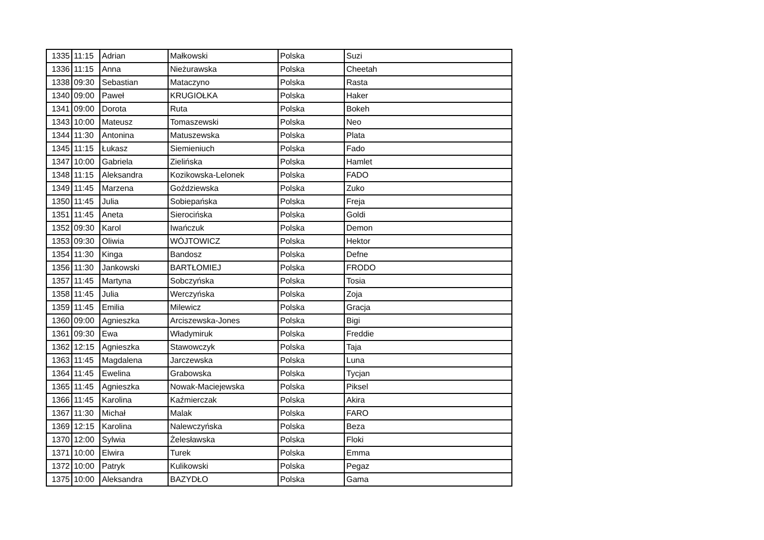| 1335 | 11:15 | Adrian | Małkowski | Polska | Suzi |
| 1336 | 11:15 | Anna | Nieżurawska | Polska | Cheetah |
| 1338 | 09:30 | Sebastian | Mataczyno | Polska | Rasta |
| 1340 | 09:00 | Paweł | KRUGIOŁKA | Polska | Haker |
| 1341 | 09:00 | Dorota | Ruta | Polska | Bokeh |
| 1343 | 10:00 | Mateusz | Tomaszewski | Polska | Neo |
| 1344 | 11:30 | Antonina | Matuszewska | Polska | Plata |
| 1345 | 11:15 | Łukasz | Siemieniuch | Polska | Fado |
| 1347 | 10:00 | Gabriela | Zielińska | Polska | Hamlet |
| 1348 | 11:15 | Aleksandra | Kozikowska-Lelonek | Polska | FADO |
| 1349 | 11:45 | Marzena | Goździewska | Polska | Zuko |
| 1350 | 11:45 | Julia | Sobiepańska | Polska | Freja |
| 1351 | 11:45 | Aneta | Sierocińska | Polska | Goldi |
| 1352 | 09:30 | Karol | Iwańczuk | Polska | Demon |
| 1353 | 09:30 | Oliwia | WÓJTOWICZ | Polska | Hektor |
| 1354 | 11:30 | Kinga | Bandosz | Polska | Defne |
| 1356 | 11:30 | Jankowski | BARTŁOMIEJ | Polska | FRODO |
| 1357 | 11:45 | Martyna | Sobczyńska | Polska | Tosia |
| 1358 | 11:45 | Julia | Werczyńska | Polska | Zoja |
| 1359 | 11:45 | Emilia | Milewicz | Polska | Gracja |
| 1360 | 09:00 | Agnieszka | Arciszewska-Jones | Polska | Bigi |
| 1361 | 09:30 | Ewa | Władymiruk | Polska | Freddie |
| 1362 | 12:15 | Agnieszka | Stawowczyk | Polska | Taja |
| 1363 | 11:45 | Magdalena | Jarczewska | Polska | Luna |
| 1364 | 11:45 | Ewelina | Grabowska | Polska | Tycjan |
| 1365 | 11:45 | Agnieszka | Nowak-Maciejewska | Polska | Piksel |
| 1366 | 11:45 | Karolina | Kaźmierczak | Polska | Akira |
| 1367 | 11:30 | Michał | Malak | Polska | FARO |
| 1369 | 12:15 | Karolina | Nalewczyńska | Polska | Beza |
| 1370 | 12:00 | Sylwia | Żelesławska | Polska | Floki |
| 1371 | 10:00 | Elwira | Turek | Polska | Emma |
| 1372 | 10:00 | Patryk | Kulikowski | Polska | Pegaz |
| 1375 | 10:00 | Aleksandra | BAZYDŁO | Polska | Gama |